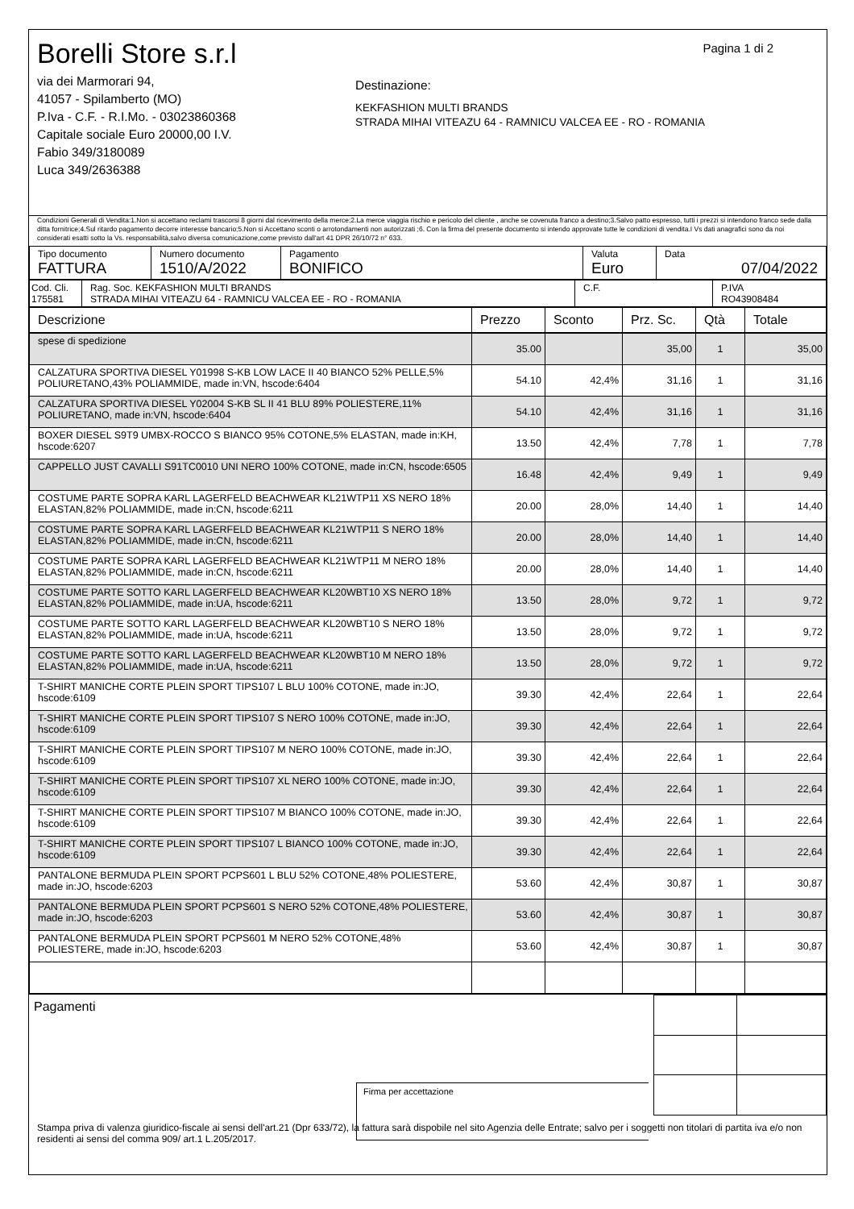Borelli Store s.r.l
via dei Marmorari 94,
41057 - Spilamberto (MO)
P.Iva - C.F. - R.I.Mo. - 03023860368
Capitale sociale Euro 20000,00 I.V.
Fabio 349/3180089
Luca 349/2636388
Pagina 1 di 2
Destinazione:
KEKFASHION MULTI BRANDS
STRADA MIHAI VITEAZU 64 - RAMNICU VALCEA EE - RO - ROMANIA
Condizioni Generali di Vendita:1.Non si accettano reclami trascorsi 8 giorni dal ricevimento della merce;2.La merce viaggia rischio e pericolo del cliente , anche se covenuta franco a destino;3.Salvo patto espresso, tutti i prezzi si intendono franco sede dalla ditta fornitrice;4.Sul ritardo pagamento decorre interesse bancario;5.Non si Accettano sconti o arrotondamenti non autorizzati ;6. Con la firma del presente documento si intendo approvate tutte le condizioni di vendita.I Vs dati anagrafici sono da noi considerati esatti sotto la Vs. responsabilità,salvo diversa comunicazione,come previsto dall'art 41 DPR 26/10/72 n° 633.
| Tipo documento FATTURA | Numero documento 1510/A/2022 | Pagamento BONIFICO | Valuta Euro | Data 07/04/2022 |
| Cod. Cli. 175581 | Rag. Soc. KEKFASHION MULTI BRANDS STRADA MIHAI VITEAZU 64 - RAMNICU VALCEA EE - RO - ROMANIA | C.F. | P.IVA RO43908484 |
| Descrizione | Prezzo | Sconto | Prz. Sc. | Qtà | Totale |
| --- | --- | --- | --- | --- | --- |
| spese di spedizione | 35.00 | | 35,00 | 1 | 35,00 |
| CALZATURA SPORTIVA DIESEL Y01998 S-KB LOW LACE II 40 BIANCO 52% PELLE,5% POLIURETANO,43% POLIAMMIDE, made in:VN, hscode:6404 | 54.10 | 42,4% | 31,16 | 1 | 31,16 |
| CALZATURA SPORTIVA DIESEL Y02004 S-KB SL II 41 BLU 89% POLIESTERE,11% POLIURETANO, made in:VN, hscode:6404 | 54.10 | 42,4% | 31,16 | 1 | 31,16 |
| BOXER DIESEL S9T9 UMBX-ROCCO S BIANCO 95% COTONE,5% ELASTAN, made in:KH, hscode:6207 | 13.50 | 42,4% | 7,78 | 1 | 7,78 |
| CAPPELLO JUST CAVALLI S91TC0010 UNI NERO 100% COTONE, made in:CN, hscode:6505 | 16.48 | 42,4% | 9,49 | 1 | 9,49 |
| COSTUME PARTE SOPRA KARL LAGERFELD BEACHWEAR KL21WTP11 XS NERO 18% ELASTAN,82% POLIAMMIDE, made in:CN, hscode:6211 | 20.00 | 28,0% | 14,40 | 1 | 14,40 |
| COSTUME PARTE SOPRA KARL LAGERFELD BEACHWEAR KL21WTP11 S NERO 18% ELASTAN,82% POLIAMMIDE, made in:CN, hscode:6211 | 20.00 | 28,0% | 14,40 | 1 | 14,40 |
| COSTUME PARTE SOPRA KARL LAGERFELD BEACHWEAR KL21WTP11 M NERO 18% ELASTAN,82% POLIAMMIDE, made in:CN, hscode:6211 | 20.00 | 28,0% | 14,40 | 1 | 14,40 |
| COSTUME PARTE SOTTO KARL LAGERFELD BEACHWEAR KL20WBT10 XS NERO 18% ELASTAN,82% POLIAMMIDE, made in:UA, hscode:6211 | 13.50 | 28,0% | 9,72 | 1 | 9,72 |
| COSTUME PARTE SOTTO KARL LAGERFELD BEACHWEAR KL20WBT10 S NERO 18% ELASTAN,82% POLIAMMIDE, made in:UA, hscode:6211 | 13.50 | 28,0% | 9,72 | 1 | 9,72 |
| COSTUME PARTE SOTTO KARL LAGERFELD BEACHWEAR KL20WBT10 M NERO 18% ELASTAN,82% POLIAMMIDE, made in:UA, hscode:6211 | 13.50 | 28,0% | 9,72 | 1 | 9,72 |
| T-SHIRT MANICHE CORTE PLEIN SPORT TIPS107 L BLU 100% COTONE, made in:JO, hscode:6109 | 39.30 | 42,4% | 22,64 | 1 | 22,64 |
| T-SHIRT MANICHE CORTE PLEIN SPORT TIPS107 S NERO 100% COTONE, made in:JO, hscode:6109 | 39.30 | 42,4% | 22,64 | 1 | 22,64 |
| T-SHIRT MANICHE CORTE PLEIN SPORT TIPS107 M NERO 100% COTONE, made in:JO, hscode:6109 | 39.30 | 42,4% | 22,64 | 1 | 22,64 |
| T-SHIRT MANICHE CORTE PLEIN SPORT TIPS107 XL NERO 100% COTONE, made in:JO, hscode:6109 | 39.30 | 42,4% | 22,64 | 1 | 22,64 |
| T-SHIRT MANICHE CORTE PLEIN SPORT TIPS107 M BIANCO 100% COTONE, made in:JO, hscode:6109 | 39.30 | 42,4% | 22,64 | 1 | 22,64 |
| T-SHIRT MANICHE CORTE PLEIN SPORT TIPS107 L BIANCO 100% COTONE, made in:JO, hscode:6109 | 39.30 | 42,4% | 22,64 | 1 | 22,64 |
| PANTALONE BERMUDA PLEIN SPORT PCPS601 L BLU 52% COTONE,48% POLIESTERE, made in:JO, hscode:6203 | 53.60 | 42,4% | 30,87 | 1 | 30,87 |
| PANTALONE BERMUDA PLEIN SPORT PCPS601 S NERO 52% COTONE,48% POLIESTERE, made in:JO, hscode:6203 | 53.60 | 42,4% | 30,87 | 1 | 30,87 |
| PANTALONE BERMUDA PLEIN SPORT PCPS601 M NERO 52% COTONE,48% POLIESTERE, made in:JO, hscode:6203 | 53.60 | 42,4% | 30,87 | 1 | 30,87 |
Pagamenti
Firma per accettazione
Stampa priva di valenza giuridico-fiscale ai sensi dell'art.21 (Dpr 633/72), la fattura sarà dispobile nel sito Agenzia delle Entrate; salvo per i soggetti non titolari di partita iva e/o non residenti ai sensi del comma 909/ art.1 L.205/2017.